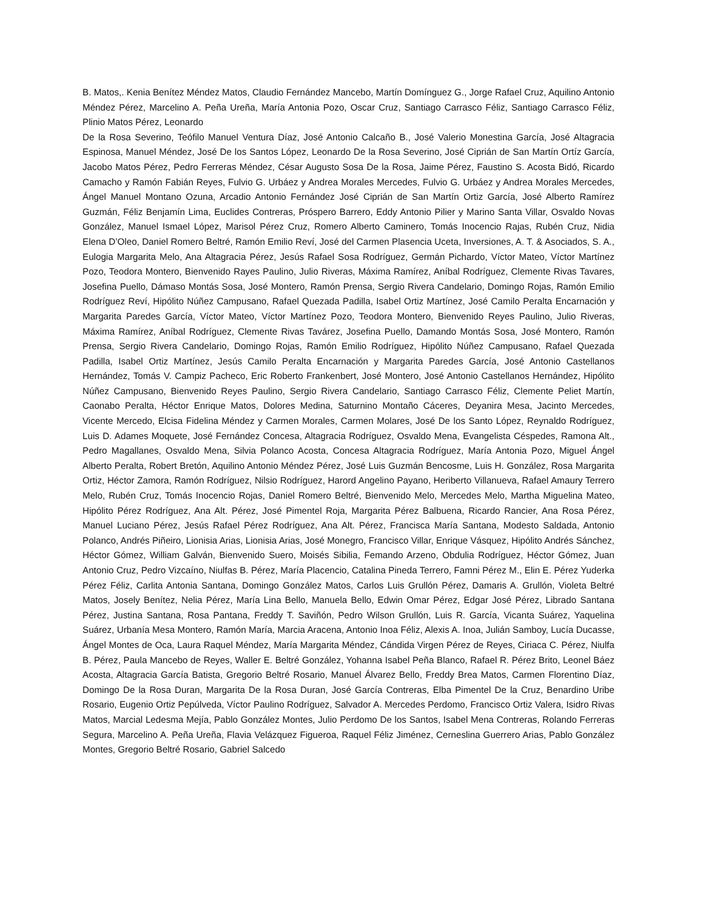B. Matos,. Kenia Benítez Méndez Matos, Claudio Fernández Mancebo, Martín Domínguez G., Jorge Rafael Cruz, Aquilino Antonio Méndez Pérez, Marcelino A. Peña Ureña, María Antonia Pozo, Oscar Cruz, Santiago Carrasco Féliz, Santiago Carrasco Féliz, Plinio Matos Pérez, Leonardo
De la Rosa Severino, Teófilo Manuel Ventura Díaz, José Antonio Calcaño B., José Valerio Monestina García, José Altagracia Espinosa, Manuel Méndez, José De los Santos López, Leonardo De la Rosa Severino, José Ciprián de San Martín Ortíz García, Jacobo Matos Pérez, Pedro Ferreras Méndez, César Augusto Sosa De la Rosa, Jaime Pérez, Faustino S. Acosta Bidó, Ricardo Camacho y Ramón Fabián Reyes, Fulvio G. Urbáez y Andrea Morales Mercedes, Fulvio G. Urbáez y Andrea Morales Mercedes, Ángel Manuel Montano Ozuna, Arcadio Antonio Fernández José Ciprián de San Martín Ortiz García, José Alberto Ramírez Guzmán, Féliz Benjamín Lima, Euclides Contreras, Próspero Barrero, Eddy Antonio Pilier y Marino Santa Villar, Osvaldo Novas González, Manuel Ismael López, Marisol Pérez Cruz, Romero Alberto Caminero, Tomás Inocencio Rajas, Rubén Cruz, Nidia Elena D’Oleo, Daniel Romero Beltré, Ramón Emilio Reví, José del Carmen Plasencia Uceta, Inversiones, A. T. & Asociados, S. A., Eulogia Margarita Melo, Ana Altagracia Pérez, Jesús Rafael Sosa Rodríguez, Germán Pichardo, Víctor Mateo, Víctor Martínez Pozo, Teodora Montero, Bienvenido Rayes Paulino, Julio Riveras, Máxima Ramírez, Aníbal Rodríguez, Clemente Rivas Tavares, Josefina Puello, Dámaso Montás Sosa, José Montero, Ramón Prensa, Sergio Rivera Candelario, Domingo Rojas, Ramón Emilio Rodríguez Reví, Hipólito Núñez Campusano, Rafael Quezada Padilla, Isabel Ortiz Martínez, José Camilo Peralta Encarnación y Margarita Paredes García, Víctor Mateo, Víctor Martínez Pozo, Teodora Montero, Bienvenido Reyes Paulino, Julio Riveras, Máxima Ramírez, Aníbal Rodríguez, Clemente Rivas Tavárez, Josefina Puello, Damando Montás Sosa, José Montero, Ramón Prensa, Sergio Rivera Candelario, Domingo Rojas, Ramón Emilio Rodríguez, Hipólito Núñez Campusano, Rafael Quezada Padilla, Isabel Ortiz Martínez, Jesús Camilo Peralta Encarnación y Margarita Paredes García, José Antonio Castellanos Hernández, Tomás V. Campiz Pacheco, Eric Roberto Frankenbert, José Montero, José Antonio Castellanos Hernández, Hipólito Núñez Campusano, Bienvenido Reyes Paulino, Sergio Rivera Candelario, Santiago Carrasco Féliz, Clemente Peliet Martín, Caonabo Peralta, Héctor Enrique Matos, Dolores Medina, Saturnino Montaño Cáceres, Deyanira Mesa, Jacinto Mercedes, Vicente Mercedo, Elcisa Fidelina Méndez y Carmen Morales, Carmen Molares, José De los Santo López, Reynaldo Rodríguez, Luis D. Adames Moquete, José Fernández Concesa, Altagracia Rodríguez, Osvaldo Mena, Evangelista Céspedes, Ramona Alt., Pedro Magallanes, Osvaldo Mena, Silvia Polanco Acosta, Concesa Altagracia Rodríguez, María Antonia Pozo, Miguel Ángel Alberto Peralta, Robert Bretón, Aquilino Antonio Méndez Pérez, José Luis Guzmán Bencosme, Luis H. González, Rosa Margarita Ortiz, Héctor Zamora, Ramón Rodríguez, Nilsio Rodríguez, Harord Angelino Payano, Heriberto Villanueva, Rafael Amaury Terrero Melo, Rubén Cruz, Tomás Inocencio Rojas, Daniel Romero Beltré, Bienvenido Melo, Mercedes Melo, Martha Miguelina Mateo, Hipólito Pérez Rodríguez, Ana Alt. Pérez, José Pimentel Roja, Margarita Pérez Balbuena, Ricardo Rancier, Ana Rosa Pérez, Manuel Luciano Pérez, Jesús Rafael Pérez Rodríguez, Ana Alt. Pérez, Francisca María Santana, Modesto Saldada, Antonio Polanco, Andrés Piñeiro, Lionisia Arias, Lionisia Arias, José Monegro, Francisco Villar, Enrique Vásquez, Hipólito Andrés Sánchez, Héctor Gómez, William Galván, Bienvenido Suero, Moisés Sibilia, Femando Arzeno, Obdulia Rodríguez, Héctor Gómez, Juan Antonio Cruz, Pedro Vizcaíno, Niulfas B. Pérez, María Placencio, Catalina Pineda Terrero, Famni Pérez M., Elin E. Pérez Yuderka Pérez Féliz, Carlita Antonia Santana, Domingo González Matos, Carlos Luis Grullón Pérez, Damaris A. Grullón, Violeta Beltré Matos, Josely Benítez, Nelia Pérez, María Lina Bello, Manuela Bello, Edwin Omar Pérez, Edgar José Pérez, Librado Santana Pérez, Justina Santana, Rosa Pantana, Freddy T. Saviñón, Pedro Wilson Grullón, Luis R. García, Vicanta Suárez, Yaquelina Suárez, Urbanía Mesa Montero, Ramón María, Marcia Aracena, Antonio Inoa Féliz, Alexis A. Inoa, Julián Samboy, Lucía Ducasse, Ángel Montes de Oca, Laura Raquel Méndez, María Margarita Méndez, Cándida Virgen Pérez de Reyes, Ciriaca C. Pérez, Niulfa B. Pérez, Paula Mancebo de Reyes, Waller E. Beltré González, Yohanna Isabel Peña Blanco, Rafael R. Pérez Brito, Leonel Báez Acosta, Altagracia García Batista, Gregorio Beltré Rosario, Manuel Álvarez Bello, Freddy Brea Matos, Carmen Florentino Díaz, Domingo De la Rosa Duran, Margarita De la Rosa Duran, José García Contreras, Elba Pimentel De la Cruz, Benardino Uribe Rosario, Eugenio Ortiz Pepúlveda, Víctor Paulino Rodríguez, Salvador A. Mercedes Perdomo, Francisco Ortiz Valera, Isidro Rivas Matos, Marcial Ledesma Mejía, Pablo González Montes, Julio Perdomo De los Santos, Isabel Mena Contreras, Rolando Ferreras Segura, Marcelino A. Peña Ureña, Flavia Velázquez Figueroa, Raquel Féliz Jiménez, Cerneslina Guerrero Arias, Pablo González Montes, Gregorio Beltré Rosario, Gabriel Salcedo